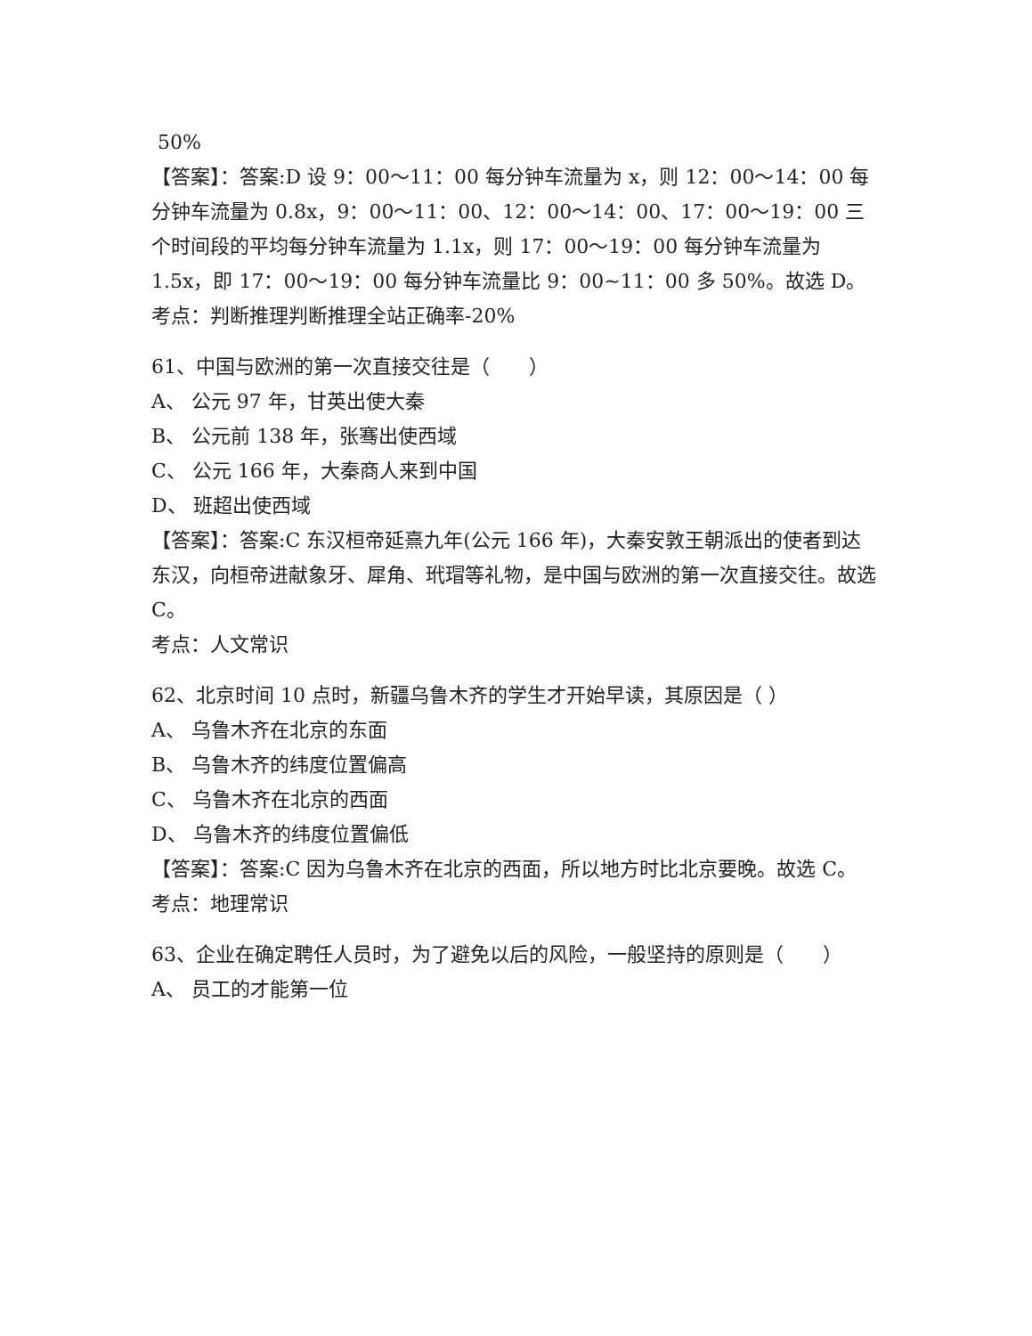50%
【答案】：答案:D 设 9：00～11：00 每分钟车流量为 x，则 12：00～14：00 每分钟车流量为 0.8x，9：00～11：00、12：00～14：00、17：00～19：00 三个时间段的平均每分钟车流量为 1.1x，则 17：00～19：00 每分钟车流量为 1.5x，即 17：00～19：00 每分钟车流量比 9：00~11：00 多 50%。故选 D。
考点：判断推理判断推理全站正确率-20%
61、中国与欧洲的第一次直接交往是（　　）
A、 公元 97 年，甘英出使大秦
B、 公元前 138 年，张骞出使西域
C、 公元 166 年，大秦商人来到中国
D、 班超出使西域
【答案】：答案:C 东汉桓帝延熹九年(公元 166 年)，大秦安敦王朝派出的使者到达东汉，向桓帝进献象牙、犀角、玳瑁等礼物，是中国与欧洲的第一次直接交往。故选 C。
考点：人文常识
62、北京时间 10 点时，新疆乌鲁木齐的学生才开始早读，其原因是（ ）
A、 乌鲁木齐在北京的东面
B、 乌鲁木齐的纬度位置偏高
C、 乌鲁木齐在北京的西面
D、 乌鲁木齐的纬度位置偏低
【答案】：答案:C 因为乌鲁木齐在北京的西面，所以地方时比北京要晚。故选 C。
考点：地理常识
63、企业在确定聘任人员时，为了避免以后的风险，一般坚持的原则是（　　）
A、 员工的才能第一位